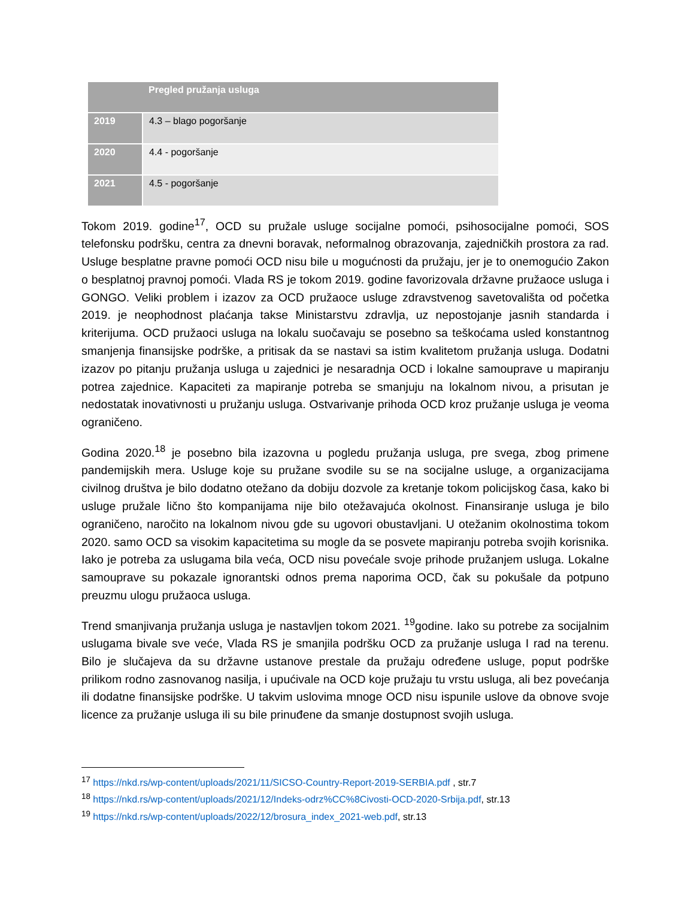| | Pregled pružanja usluga |
| --- | --- |
| 2019 | 4.3 – blago pogoršanje |
| 2020 | 4.4 - pogoršanje |
| 2021 | 4.5 - pogoršanje |
Tokom 2019. godine<sup>17</sup>, OCD su pružale usluge socijalne pomoći, psihosocijalne pomoći, SOS telefonsku podršku, centra za dnevni boravak, neformalnog obrazovanja, zajedničkih prostora za rad. Usluge besplatne pravne pomoći OCD nisu bile u mogućnosti da pružaju, jer je to onemogućio Zakon o besplatnoj pravnoj pomoći. Vlada RS je tokom 2019. godine favorizovala državne pružaoce usluga i GONGO. Veliki problem i izazov za OCD pružaoce usluge zdravstvenog savetovališta od početka 2019. je neophodnost plaćanja takse Ministarstvu zdravlja, uz nepostojanje jasnih standarda i kriterijuma. OCD pružaoci usluga na lokalu suočavaju se posebno sa teškoćama usled konstantnog smanjenja finansijske podrške, a pritisak da se nastavi sa istim kvalitetom pružanja usluga. Dodatni izazov po pitanju pružanja usluga u zajednici je nesaradnja OCD i lokalne samouprave u mapiranju potrea zajednice. Kapaciteti za mapiranje potreba se smanjuju na lokalnom nivou, a prisutan je nedostatak inovativnosti u pružanju usluga. Ostvarivanje prihoda OCD kroz pružanje usluga je veoma ograničeno.
Godina 2020.<sup>18</sup> je posebno bila izazovna u pogledu pružanja usluga, pre svega, zbog primene pandemijskih mera. Usluge koje su pružane svodile su se na socijalne usluge, a organizacijama civilnog društva je bilo dodatno otežano da dobiju dozvole za kretanje tokom policijskog časa, kako bi usluge pružale lično što kompanijama nije bilo otežavajuća okolnost. Finansiranje usluga je bilo ograničeno, naročito na lokalnom nivou gde su ugovori obustavljani. U otežanim okolnostima tokom 2020. samo OCD sa visokim kapacitetima su mogle da se posvete mapiranju potreba svojih korisnika. Iako je potreba za uslugama bila veća, OCD nisu povećale svoje prihode pružanjem usluga. Lokalne samouprave su pokazale ignorantski odnos prema naporima OCD, čak su pokušale da potpuno preuzmu ulogu pružaoca usluga.
Trend smanjivanja pružanja usluga je nastavljen tokom 2021. <sup>19</sup>godine. Iako su potrebe za socijalnim uslugama bivale sve veće, Vlada RS je smanjila podršku OCD za pružanje usluga I rad na terenu. Bilo je slučajeva da su državne ustanove prestale da pružaju određene usluge, poput podrške prilikom rodno zasnovanog nasilja, i upućivale na OCD koje pružaju tu vrstu usluga, ali bez povećanja ili dodatne finansijske podrške. U takvim uslovima mnoge OCD nisu ispunile uslove da obnove svoje licence za pružanje usluga ili su bile prinuđene da smanje dostupnost svojih usluga.
<sup>17</sup> https://nkd.rs/wp-content/uploads/2021/11/SICSO-Country-Report-2019-SERBIA.pdf , str.7
<sup>18</sup> https://nkd.rs/wp-content/uploads/2021/12/Indeks-odrz%CC%8Civosti-OCD-2020-Srbija.pdf, str.13
<sup>19</sup> https://nkd.rs/wp-content/uploads/2022/12/brosura_index_2021-web.pdf, str.13